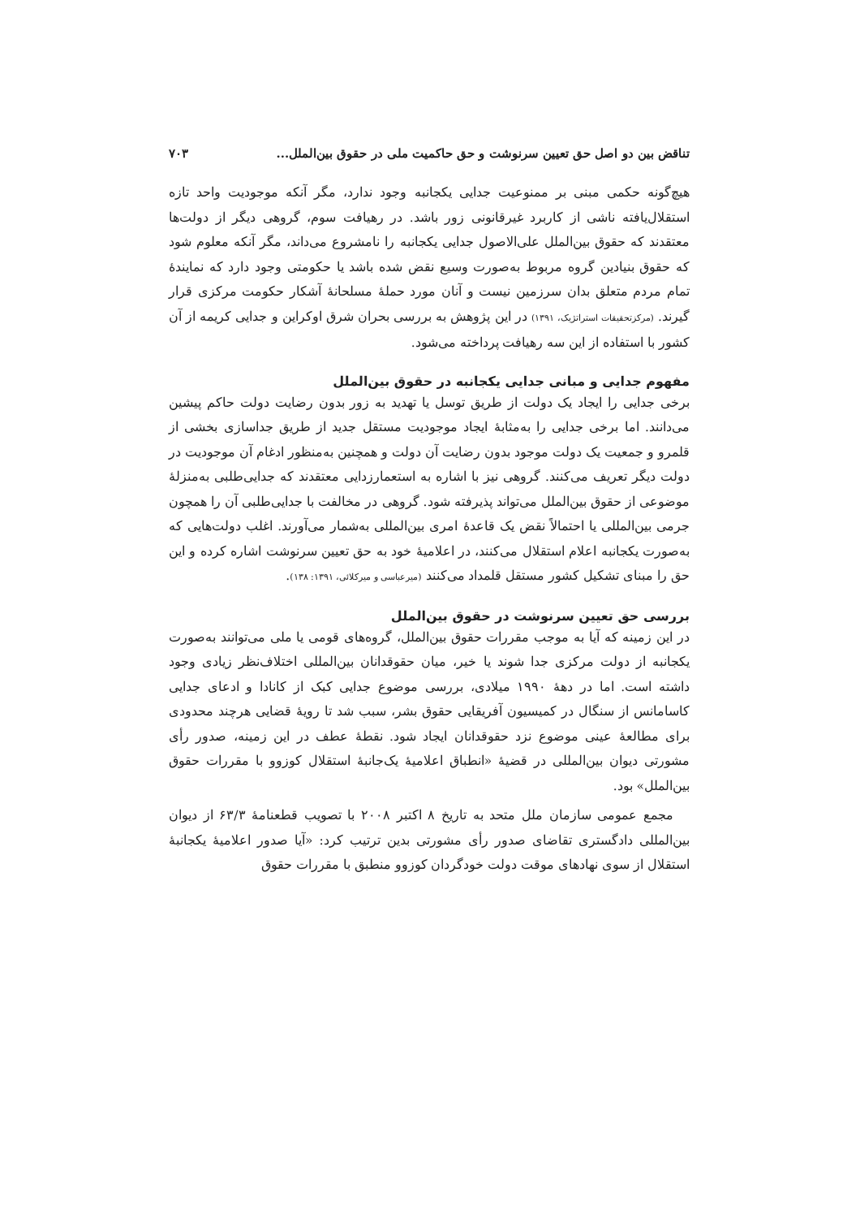تناقض بین دو اصل حق تعیین سرنوشت و حق حاکمیت ملی در حقوق بین‌الملل... ۷۰۳
هیچ‌گونه حکمی مبنی بر ممنوعیت جدایی یکجانبه وجود ندارد، مگر آنکه موجودیت واحد تازه استقلال‌یافته ناشی از کاربرد غیرقانونی زور باشد. در رهیافت سوم، گروهی دیگر از دولت‌ها معتقدند که حقوق بین‌الملل علی‌الاصول جدایی یکجانبه را نامشروع می‌داند، مگر آنکه معلوم شود که حقوق بنیادین گروه مربوط به‌صورت وسیع نقض شده باشد یا حکومتی وجود دارد که نمایندهٔ تمام مردم متعلق بدان سرزمین نیست و آنان مورد حملهٔ مسلحانهٔ آشکار حکومت مرکزی قرار گیرند. (مرکزتحقیقات استراتژیک، ۱۳۹۱) در این پژوهش به بررسی بحران شرق اوکراین و جدایی کریمه از آن کشور با استفاده از این سه رهیافت پرداخته می‌شود.
مفهوم جدایی و مبانی جدایی یکجانبه در حقوق بین‌الملل
برخی جدایی را ایجاد یک دولت از طریق توسل یا تهدید به زور بدون رضایت دولت حاکم پیشین می‌دانند. اما برخی جدایی را به‌مثابهٔ ایجاد موجودیت مستقل جدید از طریق جداسازی بخشی از قلمرو و جمعیت یک دولت موجود بدون رضایت آن دولت و همچنین به‌منظور ادغام آن موجودیت در دولت دیگر تعریف می‌کنند. گروهی نیز با اشاره به استعمارزدایی معتقدند که جدایی‌طلبی به‌منزلهٔ موضوعی از حقوق بین‌الملل می‌تواند پذیرفته شود. گروهی در مخالفت با جدایی‌طلبی آن را همچون جرمی بین‌المللی یا احتمالاً نقض یک قاعدهٔ امری بین‌المللی به‌شمار می‌آورند. اغلب دولت‌هایی که به‌صورت یکجانبه اعلام استقلال می‌کنند، در اعلامیهٔ خود به حق تعیین سرنوشت اشاره کرده و این حق را مبنای تشکیل کشور مستقل قلمداد می‌کنند (میرعباسی و میرکلائی، ۱۳۹۱: ۱۳۸).
بررسی حق تعیین سرنوشت در حقوق بین‌الملل
در این زمینه که آیا به موجب مقررات حقوق بین‌الملل، گروه‌های قومی یا ملی می‌توانند به‌صورت یکجانبه از دولت مرکزی جدا شوند یا خیر، میان حقوقدانان بین‌المللی اختلاف‌نظر زیادی وجود داشته است. اما در دههٔ ۱۹۹۰ میلادی، بررسی موضوع جدایی کبک از کانادا و ادعای جدایی کاسامانس از سنگال در کمیسیون آفریقایی حقوق بشر، سبب شد تا رویهٔ قضایی هرچند محدودی برای مطالعهٔ عینی موضوع نزد حقوقدانان ایجاد شود. نقطهٔ عطف در این زمینه، صدور رأی مشورتی دیوان بین‌المللی در قضیهٔ «انطباق اعلامیهٔ یک‌جانبهٔ استقلال کوزوو با مقررات حقوق بین‌الملل» بود.
مجمع عمومی سازمان ملل متحد به تاریخ ۸ اکتبر ۲۰۰۸ با تصویب قطعنامهٔ ۶۳/۳ از دیوان بین‌المللی دادگستری تقاضای صدور رأی مشورتی بدین ترتیب کرد: «آیا صدور اعلامیهٔ یکجانبهٔ استقلال از سوی نهادهای موقت دولت خودگردان کوزوو منطبق با مقررات حقوق